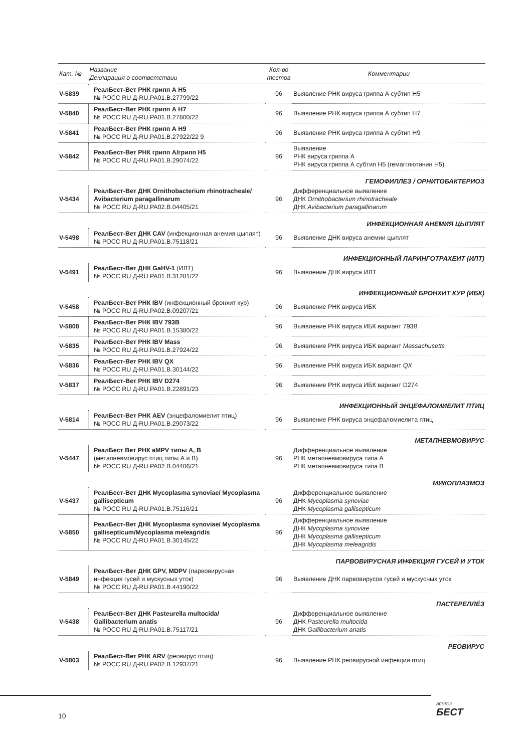| Кат. № | Название Декларация о соответствии | Кол-во тестов | Комментарии |
| --- | --- | --- | --- |
| V-5839 | РеалБест-Вет РНК грипп А Н5 № РОСС RU Д-RU.PA01.B.27799/22 | 96 | Выявление РНК вируса гриппа А субтип Н5 |
| V-5840 | РеалБест-Вет РНК грипп А Н7 № РОСС RU Д-RU.PA01.B.27800/22 | 96 | Выявление РНК вируса гриппа А субтип Н7 |
| V-5841 | РеалБест-Вет РНК грипп А Н9 № РОСС RU Д-RU.PA01.B.27922/22 9 | 96 | Выявление РНК вируса гриппа А субтип Н9 |
| V-5842 | РеалБест-Вет РНК грипп А/грипп Н5 № РОСС RU Д-RU.PA01.B.29074/22 | 96 | Выявление РНК вируса гриппа А РНК вируса гриппа А субтип Н5 (гемагглютинин Н5) |
| ГЕМОФИЛЛЕЗ / ОРНИТОБАКТЕРИОЗ | | | |
| V-5434 | РеалБест-Вет ДНК Ornithobacterium rhinotracheale/ Avibacterium paragallinarum № РОСС RU Д-RU.PA02.B.04405/21 | 96 | Дифференциальное выявление ДНК Ornithobacterium rhinotracheale ДНК Avibacterium paragallinarum |
| ИНФЕКЦИОННАЯ АНЕМИЯ ЦЫПЛЯТ | | | |
| V-5498 | РеалБест-Вет ДНК CAV (инфекционная анемия цыплят) № РОСС RU Д-RU.PA01.B.75118/21 | 96 | Выявление ДНК вируса анемии цыплят |
| ИНФЕКЦИОННЫЙ ЛАРИНГОТРАХЕИТ (ИЛТ) | | | |
| V-5491 | РеалБест-Вет ДНК GaHV-1 (ИЛТ) № РОСС RU Д-RU.PA01.B.31281/22 | 96 | Выявление ДНК вируса ИЛТ |
| ИНФЕКЦИОННЫЙ БРОНХИТ КУР (ИБК) | | | |
| V-5458 | РеалБест-Вет РНК IBV (инфекционный бронхит кур) № РОСС RU Д-RU.PA02.B.09207/21 | 96 | Выявление РНК вируса ИБК |
| V-5808 | РеалБест-Вет РНК IBV 793B № РОСС RU Д-RU.PA01.B.15380/22 | 96 | Выявление РНК вируса ИБК вариант 793B |
| V-5835 | РеалБест-Вет РНК IBV Mass № РОСС RU Д-RU.PA01.B.27924/22 | 96 | Выявление РНК вируса ИБК вариант Massachusetts |
| V-5836 | РеалБест-Вет РНК IBV QX № РОСС RU Д-RU.PA01.B.30144/22 | 96 | Выявление РНК вируса ИБК вариант QX |
| V-5837 | РеалБест-Вет РНК IBV D274 № РОСС RU Д-RU.PA01.B.22891/23 | 96 | Выявление РНК вируса ИБК вариант D274 |
| ИНФЕКЦИОННЫЙ ЭНЦЕФАЛОМИЕЛИТ ПТИЦ | | | |
| V-5814 | РеалБест-Вет РНК AEV (энцефаломиелит птиц) № РОСС RU Д-RU.PA01.B.29073/22 | 96 | Выявление РНК вируса энцефаломиелита птиц |
| МЕТАПНЕВМОВИРУС | | | |
| V-5447 | РеалБест Вет РНК aMPV типы А, В (метапневмовирус птиц типы А и В) № РОСС RU Д-RU.PA02.B.04406/21 | 96 | Дифференциальное выявление РНК метапневмовируса типа А РНК метапневмовируса типа В |
| МИКОПЛАЗМОЗ | | | |
| V-5437 | РеалБест-Вет ДНК Mycoplasma synoviae/ Mycoplasma gallisepticum № РОСС RU Д-RU.PA01.B.75116/21 | 96 | Дифференциальное выявление ДНК Mycoplasma synoviae ДНК Mycoplasma gallisepticum |
| V-5850 | РеалБест-Вет ДНК Mycoplasma synoviae/ Mycoplasma gallisepticum/Mycoplasma meleagridis № РОСС RU Д-RU.PA01.B.30145/22 | 96 | Дифференциальное выявление ДНК Mycoplasma synoviae ДНК Mycoplasma gallisepticum ДНК Mycoplasma meleagridis |
| ПАРВОВИРУСНАЯ ИНФЕКЦИЯ ГУСЕЙ И УТОК | | | |
| V-5849 | РеалБест-Вет ДНК GPV, MDPV (парвовирусная инфекция гусей и мускусных уток) № РОСС RU Д-RU.PA01.B.44190/22 | 96 | Выявление ДНК парвовирусов гусей и мускусных уток |
| ПАСТЕРЕЛЛЁЗ | | | |
| V-5438 | РеалБест-Вет ДНК Pasteurella multocida/ Gallibacterium anatis № РОСС RU Д-RU.PA01.B.75117/21 | 96 | Дифференциальное выявление ДНК Pasteurella multocida ДНК Gallibacterium anatis |
| РЕОВИРУС | | | |
| V-5803 | РеалБест-Вет РНК ARV (реовирус птиц) № РОСС RU Д-RU.PA02.B.12937/21 | 96 | Выявление РНК реовирусной инфекции птиц |
10
ВЕКТОР
БЕСТ